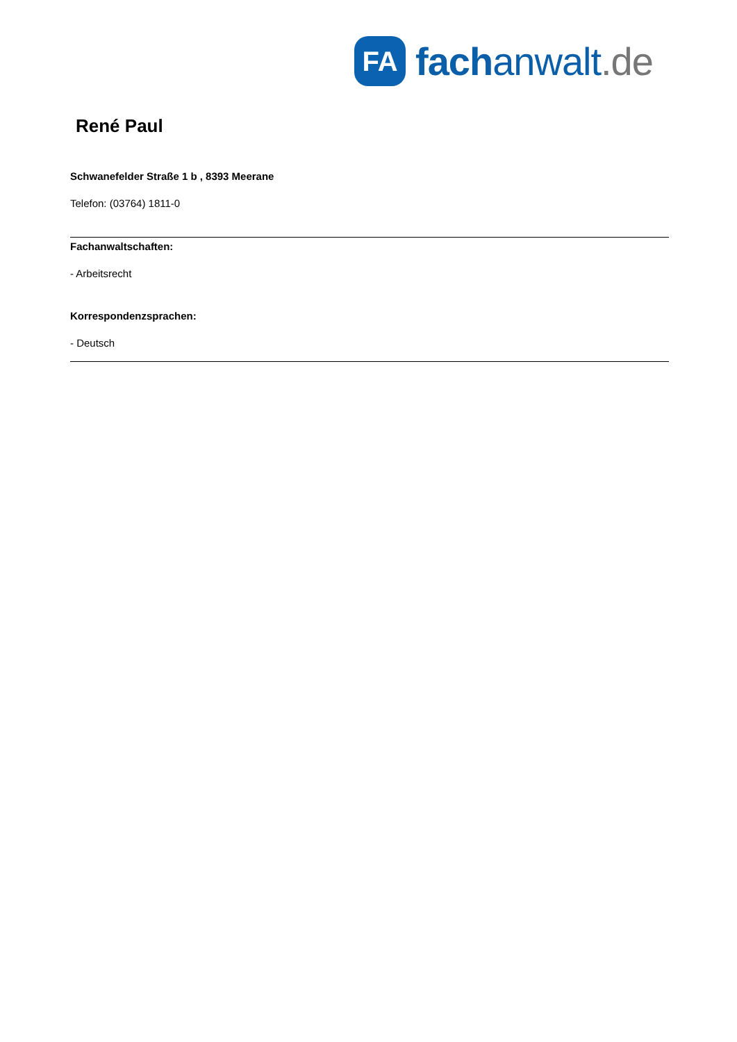FA
fach anwalt.de
René Paul
Schwanefelder Straße 1 b , 8393 Meerane
Telefon: (03764) 1811-0
Fachanwaltschaften:
- Arbeitsrecht
Korrespondenzsprachen:
- Deutsch